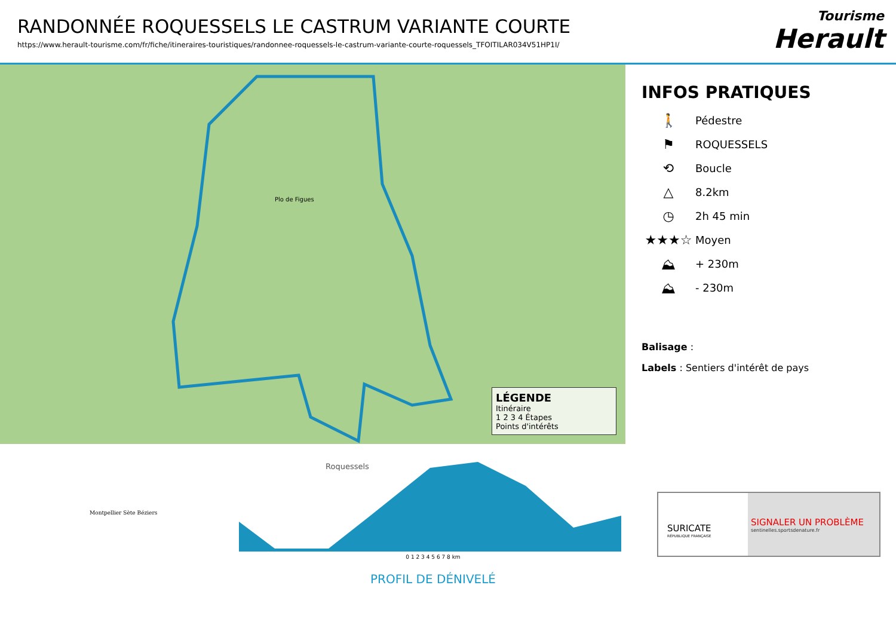RANDONNÉE ROQUESSELS LE CASTRUM VARIANTE COURTE
https://www.herault-tourisme.com/fr/fiche/itineraires-touristiques/randonnee-roquessels-le-castrum-variante-courte-roquessels_TFOITILAR034V51HP1I/
Tourisme
Herault
Plo de Figues
Roquessels
LÉGENDE
Itinéraire
1 2 3 4 Étapes
Points d'intérêts
INFOS PRATIQUES
🚶 Pédestre
⚑ ROQUESSELS
⟲ Boucle
△ 8.2km
◷ 2h 45 min
★★★☆ Moyen
⛰ + 230m
⛰ - 230m
Balisage :
Labels : Sentiers d'intérêt de pays
Montpellier Sète Béziers
0 1 2 3 4 5 6 7 8 km
PROFIL DE DÉNIVELÉ
SURICATE
RÉPUBLIQUE FRANÇAISE
SIGNALER UN PROBLÈME
sentinelles.sportsdenature.fr